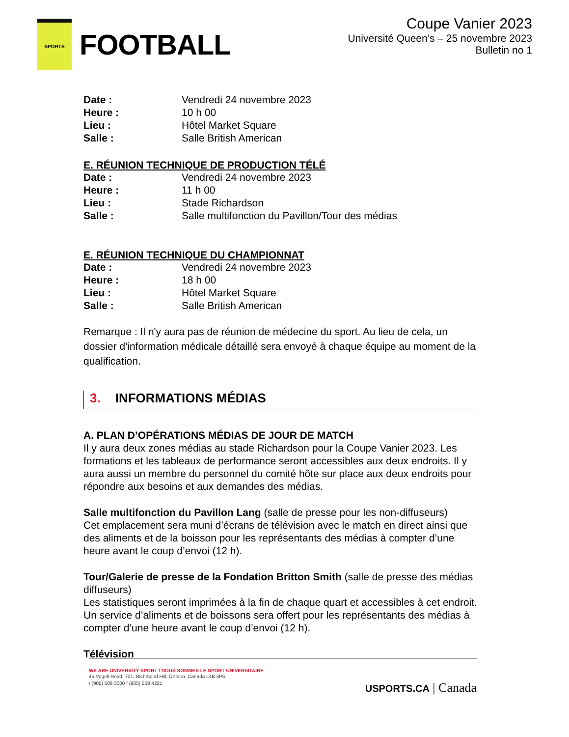SPORTS
FOOTBALL
Coupe Vanier 2023
Université Queen’s – 25 novembre 2023
Bulletin no 1
Date : Vendredi 24 novembre 2023
Heure : 10 h 00
Lieu : Hôtel Market Square
Salle : Salle British American
E. RÉUNION TECHNIQUE DE PRODUCTION TÉLÉ
Date : Vendredi 24 novembre 2023
Heure : 11 h 00
Lieu : Stade Richardson
Salle : Salle multifonction du Pavillon/Tour des médias
E. RÉUNION TECHNIQUE DU CHAMPIONNAT
Date : Vendredi 24 novembre 2023
Heure : 18 h 00
Lieu : Hôtel Market Square
Salle : Salle British American
Remarque : Il n'y aura pas de réunion de médecine du sport. Au lieu de cela, un dossier d'information médicale détaillé sera envoyé à chaque équipe au moment de la qualification.
3. INFORMATIONS MÉDIAS
A. PLAN D’OPÉRATIONS MÉDIAS DE JOUR DE MATCH
Il y aura deux zones médias au stade Richardson pour la Coupe Vanier 2023. Les formations et les tableaux de performance seront accessibles aux deux endroits. Il y aura aussi un membre du personnel du comité hôte sur place aux deux endroits pour répondre aux besoins et aux demandes des médias.
Salle multifonction du Pavillon Lang (salle de presse pour les non-diffuseurs)
Cet emplacement sera muni d’écrans de télévision avec le match en direct ainsi que des aliments et de la boisson pour les représentants des médias à compter d’une heure avant le coup d’envoi (12 h).
Tour/Galerie de presse de la Fondation Britton Smith (salle de presse des médias diffuseurs)
Les statistiques seront imprimées à la fin de chaque quart et accessibles à cet endroit. Un service d’aliments et de boissons sera offert pour les représentants des médias à compter d’une heure avant le coup d’envoi (12 h).
Télévision
WE ARE UNIVERSITY SPORT / NOUS SOMMES LE SPORT UNIVERSITAIRE
45 Vogell Road, 701, Richmond Hill, Ontario, Canada L4B 3P6
t (905) 508 3000 f (905) 508 4221
USPORTS.CA | Canada